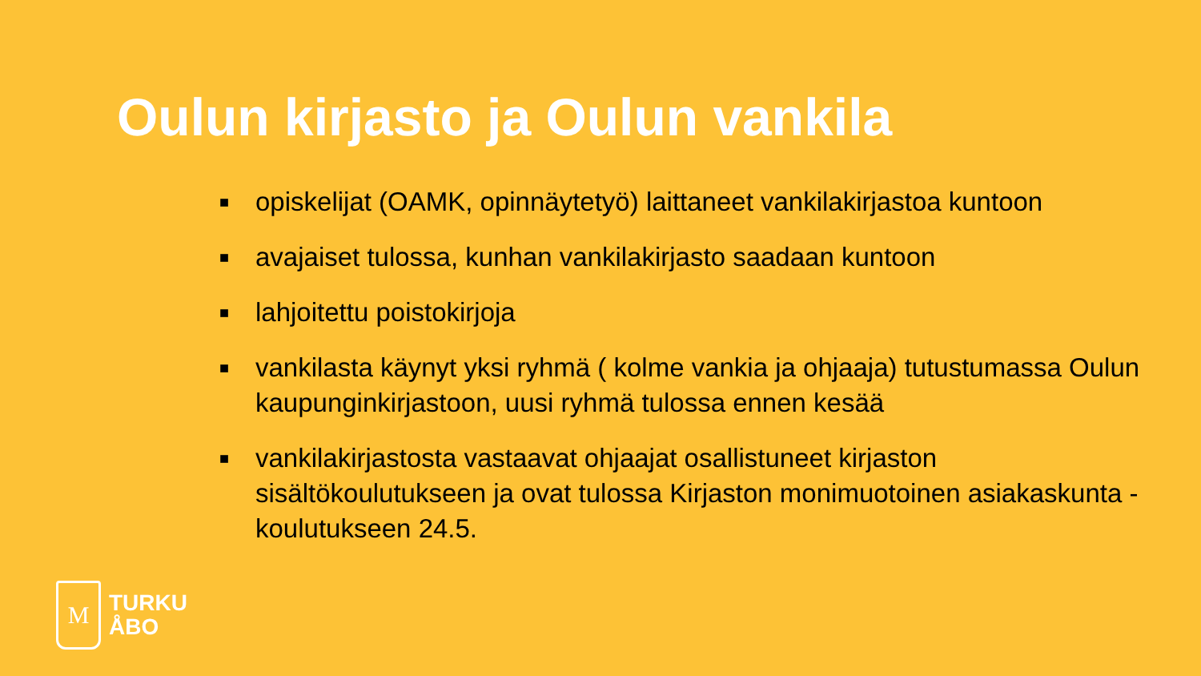Oulun kirjasto ja Oulun vankila
■ opiskelijat (OAMK, opinnäytetyö) laittaneet vankilakirjastoa kuntoon
■ avajaiset tulossa, kunhan vankilakirjasto saadaan kuntoon
■ lahjoitettu poistokirjoja
■ vankilasta käynyt yksi ryhmä ( kolme vankia ja ohjaaja) tutustumassa Oulun kaupunginkirjastoon, uusi ryhmä tulossa ennen kesää
■ vankilakirjastosta vastaavat ohjaajat osallistuneet kirjaston sisältökoulutukseen ja ovat tulossa Kirjaston monimuotoinen asiakaskunta -koulutukseen 24.5.
M
TURKU
ÅBO